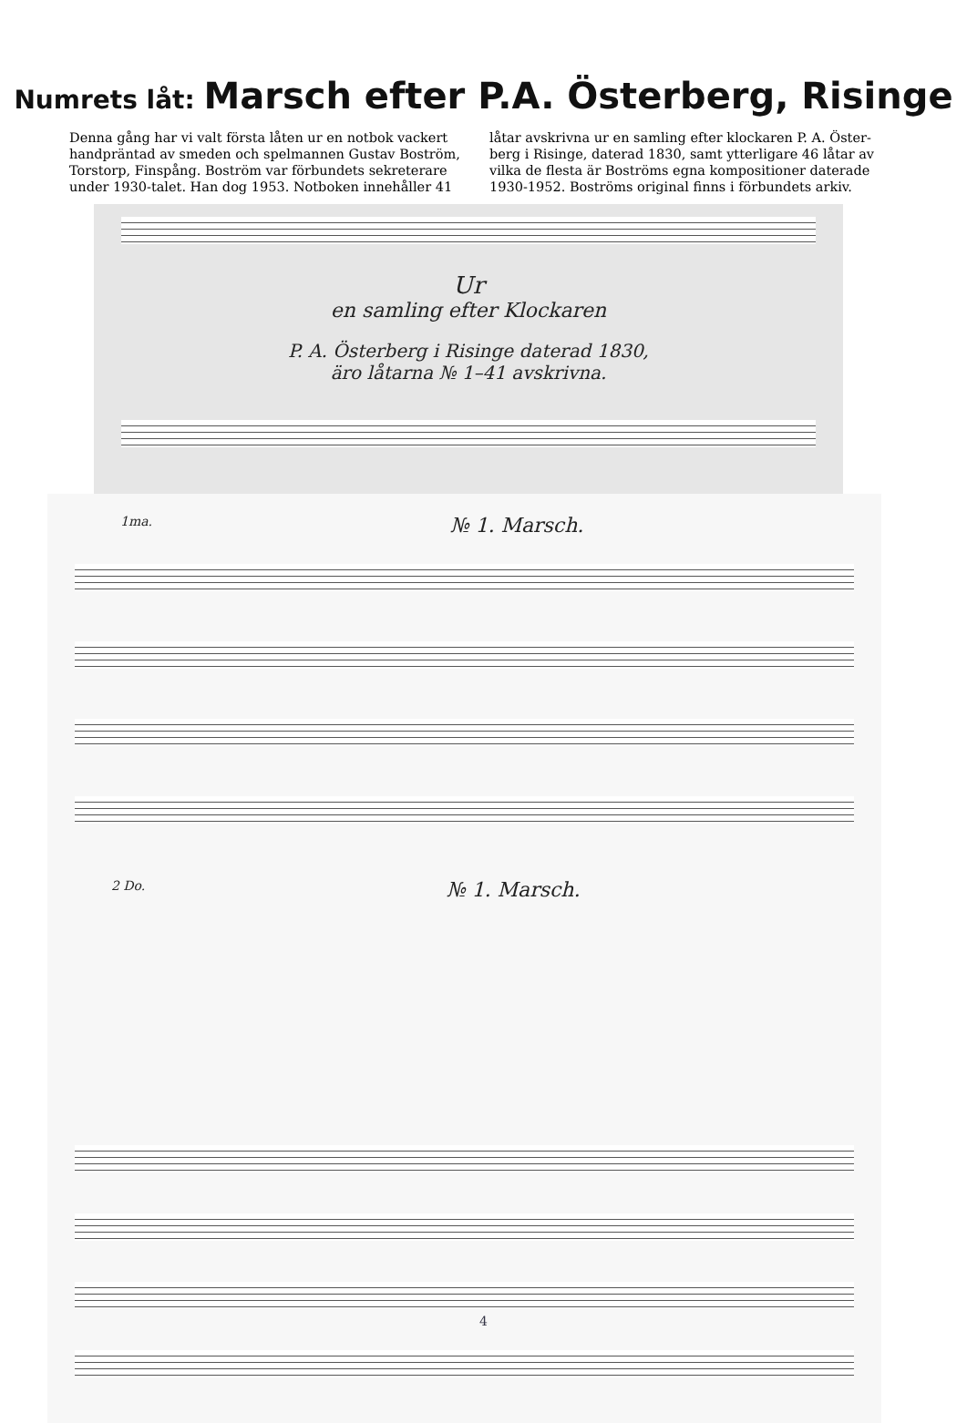Numrets låt: Marsch efter P.A. Österberg, Risinge
Denna gång har vi valt första låten ur en notbok vackert handpräntad av smeden och spelmannen Gustav Boström, Torstorp, Finspång. Boström var förbundets sekreterare under 1930-talet. Han dog 1953. Notboken innehåller 41
låtar avskrivna ur en samling efter klockaren P. A. Öster-berg i Risinge, daterad 1830, samt ytterligare 46 låtar av vilka de flesta är Boströms egna kompositioner daterade 1930-1952. Boströms original finns i förbundets arkiv.
Ur
en samling efter Klockaren
P. A. Österberg i Risinge daterad 1830,
äro låtarna № 1–41 avskrivna.
1ma. № 1. Marsch.
2 Do. № 1. Marsch.
4